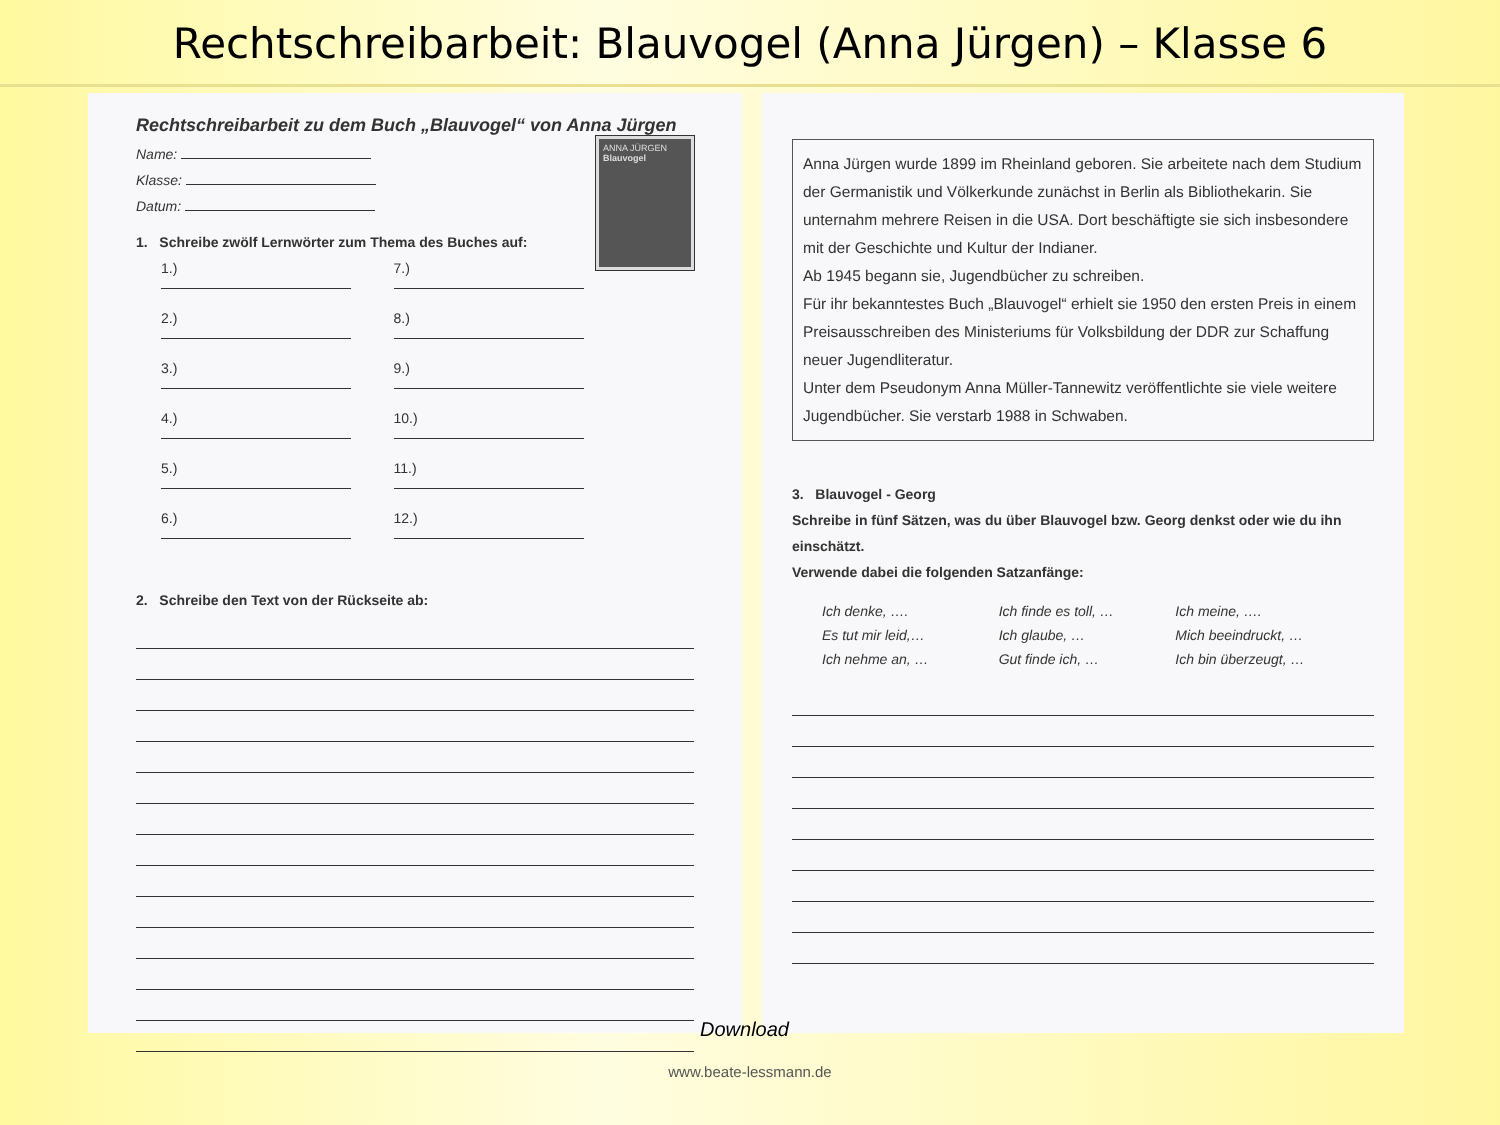Rechtschreibarbeit: Blauvogel (Anna Jürgen) – Klasse 6
Rechtschreibarbeit zu dem Buch „Blauvogel“ von Anna Jürgen
ANNA JÜRGEN
Blauvogel
Name:
Klasse:
Datum:
1. Schreibe zwölf Lernwörter zum Thema des Buches auf:
1.)
7.)
2.)
8.)
3.)
9.)
4.)
10.)
5.)
11.)
6.)
12.)
2. Schreibe den Text von der Rückseite ab:
Anna Jürgen wurde 1899 im Rheinland geboren. Sie arbeitete nach dem Studium der Germanistik und Völkerkunde zunächst in Berlin als Bibliothekarin. Sie unternahm mehrere Reisen in die USA. Dort beschäftigte sie sich insbesondere mit der Geschichte und Kultur der Indianer.
Ab 1945 begann sie, Jugendbücher zu schreiben.
Für ihr bekanntestes Buch „Blauvogel“ erhielt sie 1950 den ersten Preis in einem Preisausschreiben des Ministeriums für Volksbildung der DDR zur Schaffung neuer Jugendliteratur.
Unter dem Pseudonym Anna Müller-Tannewitz veröffentlichte sie viele weitere Jugendbücher. Sie verstarb 1988 in Schwaben.
3. Blauvogel - Georg
Schreibe in fünf Sätzen, was du über Blauvogel bzw. Georg denkst oder wie du ihn einschätzt.
Verwende dabei die folgenden Satzanfänge:
Ich denke, …. Ich finde es toll, … Ich meine, …. Es tut mir leid,… Ich glaube, … Mich beeindruckt, … Ich nehme an, … Gut finde ich, … Ich bin überzeugt, …
Download
www.beate-lessmann.de